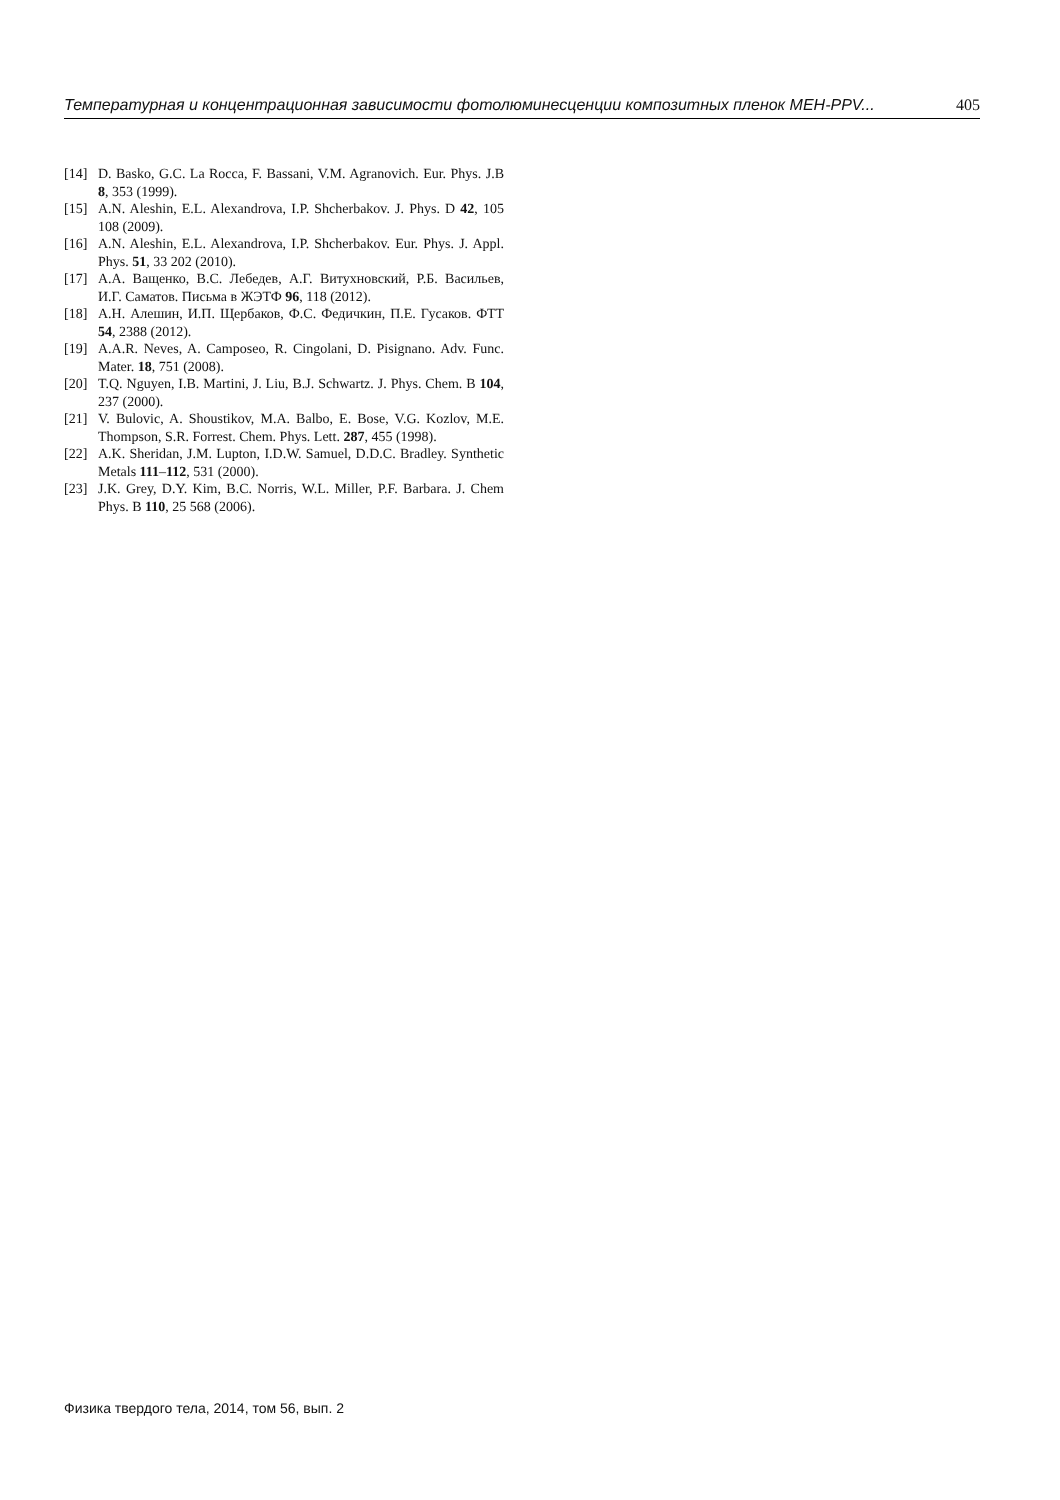Температурная и концентрационная зависимости фотолюминесценции композитных пленок MEH-PPV... 405
[14] D. Basko, G.C. La Rocca, F. Bassani, V.M. Agranovich. Eur. Phys. J.B 8, 353 (1999).
[15] A.N. Aleshin, E.L. Alexandrova, I.P. Shcherbakov. J. Phys. D 42, 105 108 (2009).
[16] A.N. Aleshin, E.L. Alexandrova, I.P. Shcherbakov. Eur. Phys. J. Appl. Phys. 51, 33 202 (2010).
[17] А.А. Ващенко, В.С. Лебедев, А.Г. Витухновский, Р.Б. Васильев, И.Г. Саматов. Письма в ЖЭТФ 96, 118 (2012).
[18] А.Н. Алешин, И.П. Щербаков, Ф.С. Федичкин, П.Е. Гусаков. ФТТ 54, 2388 (2012).
[19] A.A.R. Neves, A. Camposeo, R. Cingolani, D. Pisignano. Adv. Func. Mater. 18, 751 (2008).
[20] T.Q. Nguyen, I.B. Martini, J. Liu, B.J. Schwartz. J. Phys. Chem. B 104, 237 (2000).
[21] V. Bulovic, A. Shoustikov, M.A. Balbo, E. Bose, V.G. Kozlov, M.E. Thompson, S.R. Forrest. Chem. Phys. Lett. 287, 455 (1998).
[22] A.K. Sheridan, J.M. Lupton, I.D.W. Samuel, D.D.C. Bradley. Synthetic Metals 111–112, 531 (2000).
[23] J.K. Grey, D.Y. Kim, B.C. Norris, W.L. Miller, P.F. Barbara. J. Chem Phys. B 110, 25 568 (2006).
Физика твердого тела, 2014, том 56, вып. 2